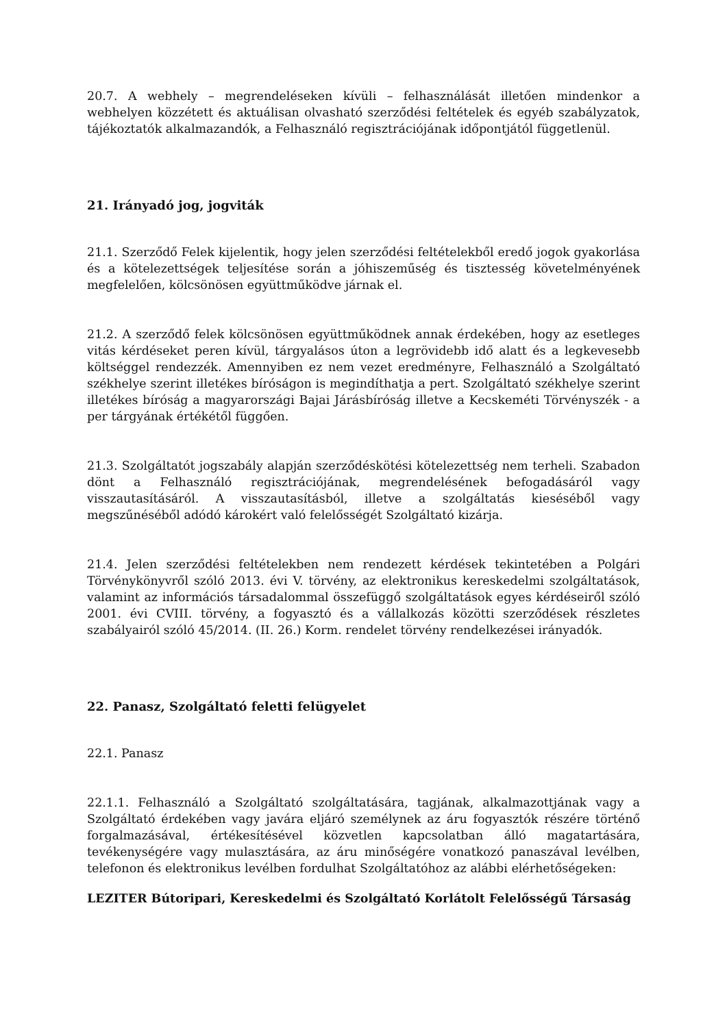20.7. A webhely – megrendeléseken kívüli – felhasználását illetően mindenkor a webhelyen közzétett és aktuálisan olvasható szerződési feltételek és egyéb szabályzatok, tájékoztatók alkalmazandók, a Felhasználó regisztrációjának időpontjától függetlenül.
21. Irányadó jog, jogviták
21.1. Szerződő Felek kijelentik, hogy jelen szerződési feltételekből eredő jogok gyakorlása és a kötelezettségek teljesítése során a jóhiszeműség és tisztesség követelményének megfelelően, kölcsönösen együttműködve járnak el.
21.2. A szerződő felek kölcsönösen együttműködnek annak érdekében, hogy az esetleges vitás kérdéseket peren kívül, tárgyalásos úton a legrövidebb idő alatt és a legkevesebb költséggel rendezzék. Amennyiben ez nem vezet eredményre, Felhasználó a Szolgáltató székhelye szerint illetékes bíróságon is megindíthatja a pert. Szolgáltató székhelye szerint illetékes bíróság a magyarországi Bajai Járásbíróság illetve a Kecskeméti Törvényszék - a per tárgyának értékétől függően.
21.3. Szolgáltatót jogszabály alapján szerződéskötési kötelezettség nem terheli. Szabadon dönt a Felhasználó regisztrációjának, megrendelésének befogadásáról vagy visszautasításáról. A visszautasításból, illetve a szolgáltatás kieséséből vagy megszűnéséből adódó károkért való felelősségét Szolgáltató kizárja.
21.4. Jelen szerződési feltételekben nem rendezett kérdések tekintetében a Polgári Törvénykönyvről szóló 2013. évi V. törvény, az elektronikus kereskedelmi szolgáltatások, valamint az információs társadalommal összefüggő szolgáltatások egyes kérdéseiről szóló 2001. évi CVIII. törvény, a fogyasztó és a vállalkozás közötti szerződések részletes szabályairól szóló 45/2014. (II. 26.) Korm. rendelet törvény rendelkezései irányadók.
22. Panasz, Szolgáltató feletti felügyelet
22.1. Panasz
22.1.1. Felhasználó a Szolgáltató szolgáltatására, tagjának, alkalmazottjának vagy a Szolgáltató érdekében vagy javára eljáró személynek az áru fogyasztók részére történő forgalmazásával, értékesítésével közvetlen kapcsolatban álló magatartására, tevékenységére vagy mulasztására, az áru minőségére vonatkozó panaszával levélben, telefonon és elektronikus levélben fordulhat Szolgáltatóhoz az alábbi elérhetőségeken:
LEZITER Bútoripari, Kereskedelmi és Szolgáltató Korlátolt Felelősségű Társaság